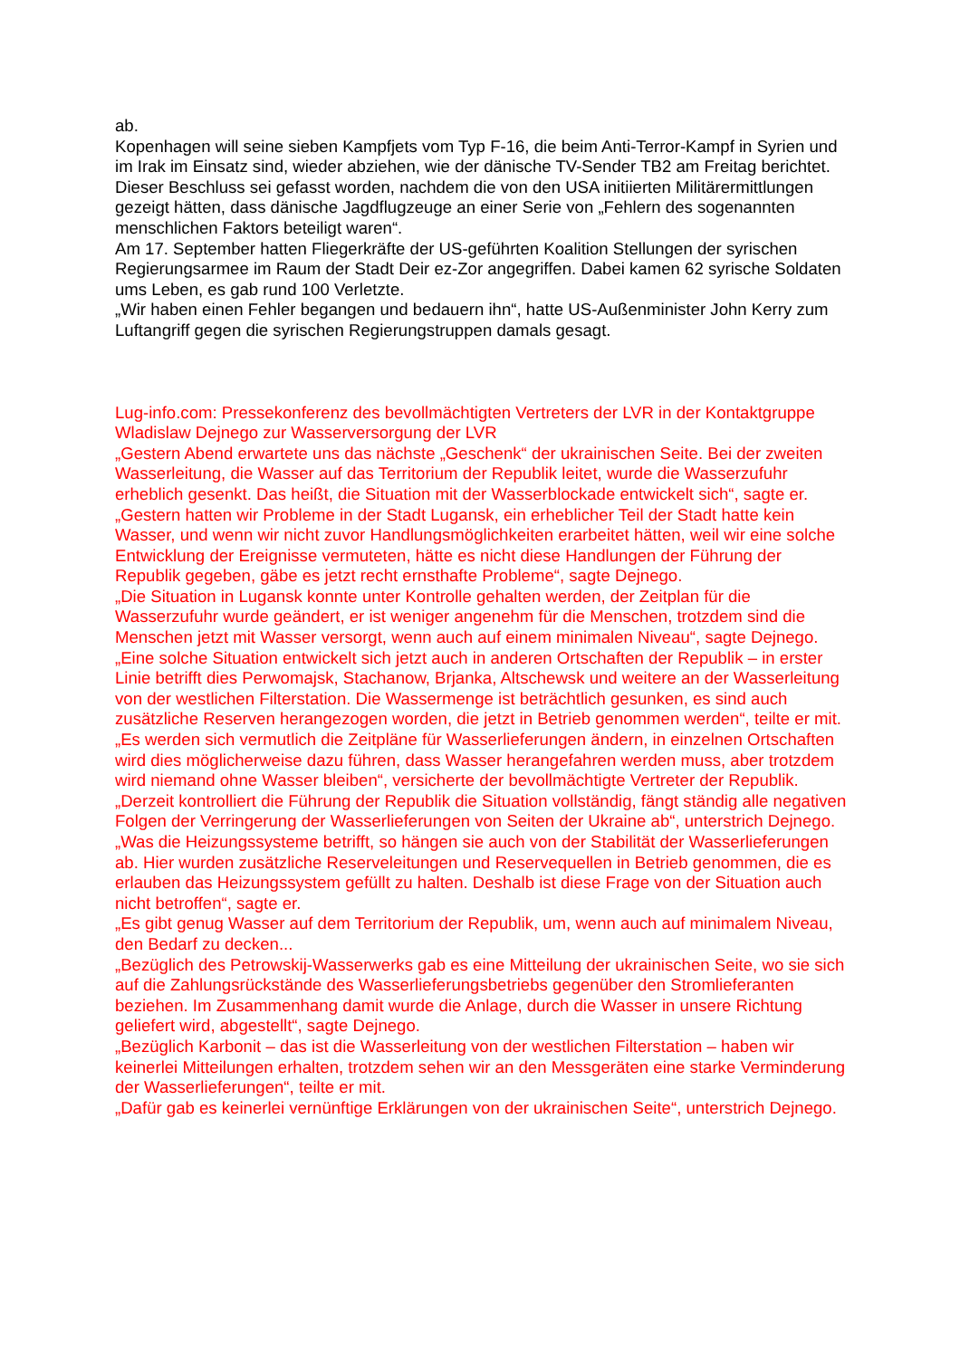ab.
Kopenhagen will seine sieben Kampfjets vom Typ F-16, die beim Anti-Terror-Kampf in Syrien und im Irak im Einsatz sind, wieder abziehen, wie der dänische TV-Sender TB2 am Freitag berichtet.
Dieser Beschluss sei gefasst worden, nachdem die von den USA initiierten Militärermittlungen gezeigt hätten, dass dänische Jagdflugzeuge an einer Serie von „Fehlern des sogenannten menschlichen Faktors beteiligt waren“.
Am 17. September hatten Fliegerkräfte der US-geführten Koalition Stellungen der syrischen Regierungsarmee im Raum der Stadt Deir ez-Zor angegriffen. Dabei kamen 62 syrische Soldaten ums Leben, es gab rund 100 Verletzte.
„Wir haben einen Fehler begangen und bedauern ihn“, hatte US-Außenminister John Kerry zum Luftangriff gegen die syrischen Regierungstruppen damals gesagt.
Lug-info.com: Pressekonferenz des bevollmächtigten Vertreters der LVR in der Kontaktgruppe Wladislaw Dejnego zur Wasserversorgung der LVR
„Gestern Abend erwartete uns das nächste „Geschenk“ der ukrainischen Seite. Bei der zweiten Wasserleitung, die Wasser auf das Territorium der Republik leitet, wurde die Wasserzufuhr erheblich gesenkt. Das heißt, die Situation mit der Wasserblockade entwickelt sich“, sagte er.
„Gestern hatten wir Probleme in der Stadt Lugansk, ein erheblicher Teil der Stadt hatte kein Wasser, und wenn wir nicht zuvor Handlungsmöglichkeiten erarbeitet hätten, weil wir eine solche Entwicklung der Ereignisse vermuteten, hätte es nicht diese Handlungen der Führung der Republik gegeben, gäbe es jetzt recht ernsthafte Probleme“, sagte Dejnego.
„Die Situation in Lugansk konnte unter Kontrolle gehalten werden, der Zeitplan für die Wasserzufuhr wurde geändert, er ist weniger angenehm für die Menschen, trotzdem sind die Menschen jetzt mit Wasser versorgt, wenn auch auf einem minimalen Niveau“, sagte Dejnego.
„Eine solche Situation entwickelt sich jetzt auch in anderen Ortschaften der Republik – in erster Linie betrifft dies Perwomajsk, Stachanow, Brjanka, Altschewsk und weitere an der Wasserleitung von der westlichen Filterstation. Die Wassermenge ist beträchtlich gesunken, es sind auch zusätzliche Reserven herangezogen worden, die jetzt in Betrieb genommen werden“, teilte er mit.
„Es werden sich vermutlich die Zeitpläne für Wasserlieferungen ändern, in einzelnen Ortschaften wird dies möglicherweise dazu führen, dass Wasser herangefahren werden muss, aber trotzdem wird niemand ohne Wasser bleiben“, versicherte der bevollmächtigte Vertreter der Republik.
„Derzeit kontrolliert die Führung der Republik die Situation vollständig, fängt ständig alle negativen Folgen der Verringerung der Wasserlieferungen von Seiten der Ukraine ab“, unterstrich Dejnego.
„Was die Heizungssysteme betrifft, so hängen sie auch von der Stabilität der Wasserlieferungen ab. Hier wurden zusätzliche Reserveleitungen und Reservequellen in Betrieb genommen, die es erlauben das Heizungssystem gefüllt zu halten. Deshalb ist diese Frage von der Situation auch nicht betroffen“, sagte er.
„Es gibt genug Wasser auf dem Territorium der Republik, um, wenn auch auf minimalem Niveau, den Bedarf zu decken...
„Bezüglich des Petrowskij-Wasserwerks gab es eine Mitteilung der ukrainischen Seite, wo sie sich auf die Zahlungsrückstände des Wasserlieferungsbetriebs gegenüber den Stromlieferanten beziehen. Im Zusammenhang damit wurde die Anlage, durch die Wasser in unsere Richtung geliefert wird, abgestellt“, sagte Dejnego.
„Bezüglich Karbonit – das ist die Wasserleitung von der westlichen Filterstation – haben wir keinerlei Mitteilungen erhalten, trotzdem sehen wir an den Messgeräten eine starke Verminderung der Wasserlieferungen“, teilte er mit.
„Dafür gab es keinerlei vernünftige Erklärungen von der ukrainischen Seite“, unterstrich Dejnego.